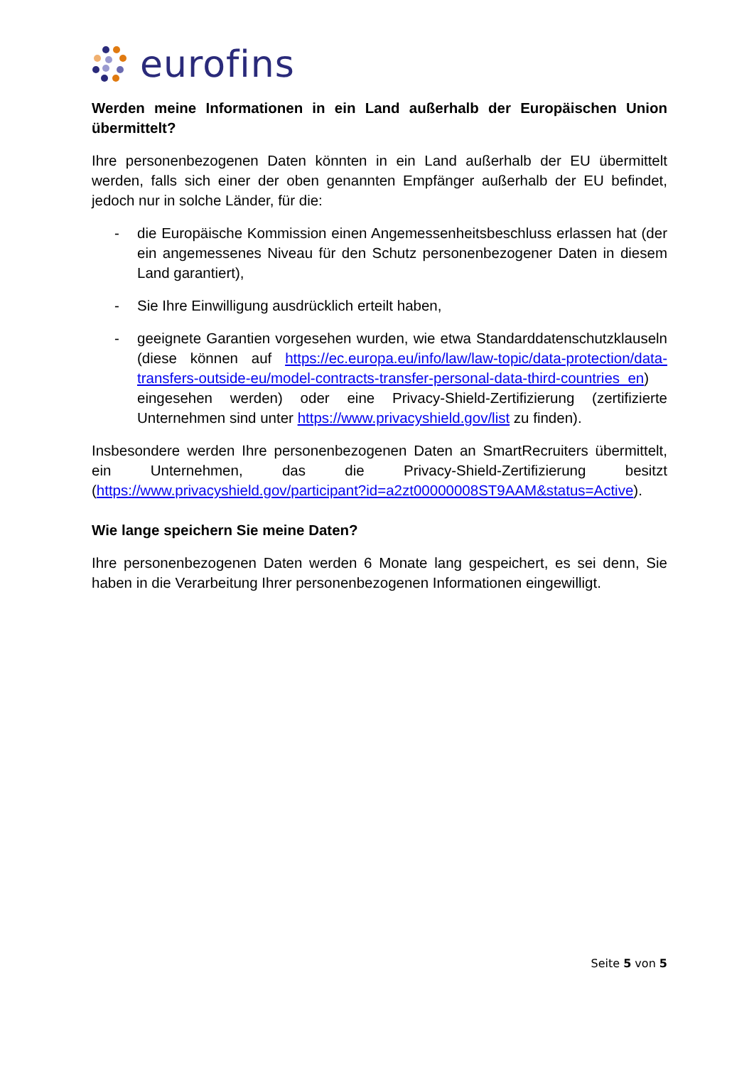eurofins
Werden meine Informationen in ein Land außerhalb der Europäischen Union übermittelt?
Ihre personenbezogenen Daten könnten in ein Land außerhalb der EU übermittelt werden, falls sich einer der oben genannten Empfänger außerhalb der EU befindet, jedoch nur in solche Länder, für die:
- die Europäische Kommission einen Angemessenheitsbeschluss erlassen hat (der ein angemessenes Niveau für den Schutz personenbezogener Daten in diesem Land garantiert),
- Sie Ihre Einwilligung ausdrücklich erteilt haben,
- geeignete Garantien vorgesehen wurden, wie etwa Standarddatenschutzklauseln (diese können auf https://ec.europa.eu/info/law/law-topic/data-protection/data-transfers-outside-eu/model-contracts-transfer-personal-data-third-countries_en) eingesehen werden) oder eine Privacy-Shield-Zertifizierung (zertifizierte Unternehmen sind unter https://www.privacyshield.gov/list zu finden).
Insbesondere werden Ihre personenbezogenen Daten an SmartRecruiters übermittelt, ein Unternehmen, das die Privacy-Shield-Zertifizierung besitzt (https://www.privacyshield.gov/participant?id=a2zt00000008ST9AAM&status=Active).
Wie lange speichern Sie meine Daten?
Ihre personenbezogenen Daten werden 6 Monate lang gespeichert, es sei denn, Sie haben in die Verarbeitung Ihrer personenbezogenen Informationen eingewilligt.
Seite 5 von 5